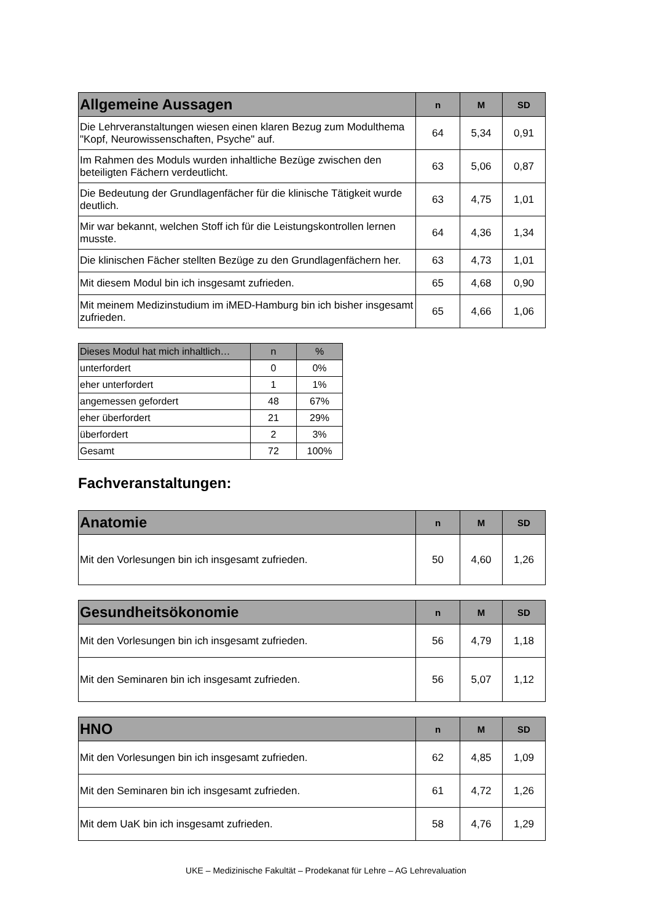| Allgemeine Aussagen | n | M | SD |
| --- | --- | --- | --- |
| Die Lehrveranstaltungen wiesen einen klaren Bezug zum Modulthema "Kopf, Neurowissenschaften, Psyche" auf. | 64 | 5,34 | 0,91 |
| Im Rahmen des Moduls wurden inhaltliche Bezüge zwischen den beteiligten Fächern verdeutlicht. | 63 | 5,06 | 0,87 |
| Die Bedeutung der Grundlagenfächer für die klinische Tätigkeit wurde deutlich. | 63 | 4,75 | 1,01 |
| Mir war bekannt, welchen Stoff ich für die Leistungskontrollen lernen musste. | 64 | 4,36 | 1,34 |
| Die klinischen Fächer stellten Bezüge zu den Grundlagenfächern her. | 63 | 4,73 | 1,01 |
| Mit diesem Modul bin ich insgesamt zufrieden. | 65 | 4,68 | 0,90 |
| Mit meinem Medizinstudium im iMED-Hamburg bin ich bisher insgesamt zufrieden. | 65 | 4,66 | 1,06 |
| Dieses Modul hat mich inhaltlich… | n | % |
| --- | --- | --- |
| unterfordert | 0 | 0% |
| eher unterfordert | 1 | 1% |
| angemessen gefordert | 48 | 67% |
| eher überfordert | 21 | 29% |
| überfordert | 2 | 3% |
| Gesamt | 72 | 100% |
Fachveranstaltungen:
| Anatomie | n | M | SD |
| --- | --- | --- | --- |
| Mit den Vorlesungen bin ich insgesamt zufrieden. | 50 | 4,60 | 1,26 |
| Gesundheitsökonomie | n | M | SD |
| --- | --- | --- | --- |
| Mit den Vorlesungen bin ich insgesamt zufrieden. | 56 | 4,79 | 1,18 |
| Mit den Seminaren bin ich insgesamt zufrieden. | 56 | 5,07 | 1,12 |
| HNO | n | M | SD |
| --- | --- | --- | --- |
| Mit den Vorlesungen bin ich insgesamt zufrieden. | 62 | 4,85 | 1,09 |
| Mit den Seminaren bin ich insgesamt zufrieden. | 61 | 4,72 | 1,26 |
| Mit dem UaK bin ich insgesamt zufrieden. | 58 | 4,76 | 1,29 |
UKE – Medizinische Fakultät – Prodekanat für Lehre – AG Lehrevaluation